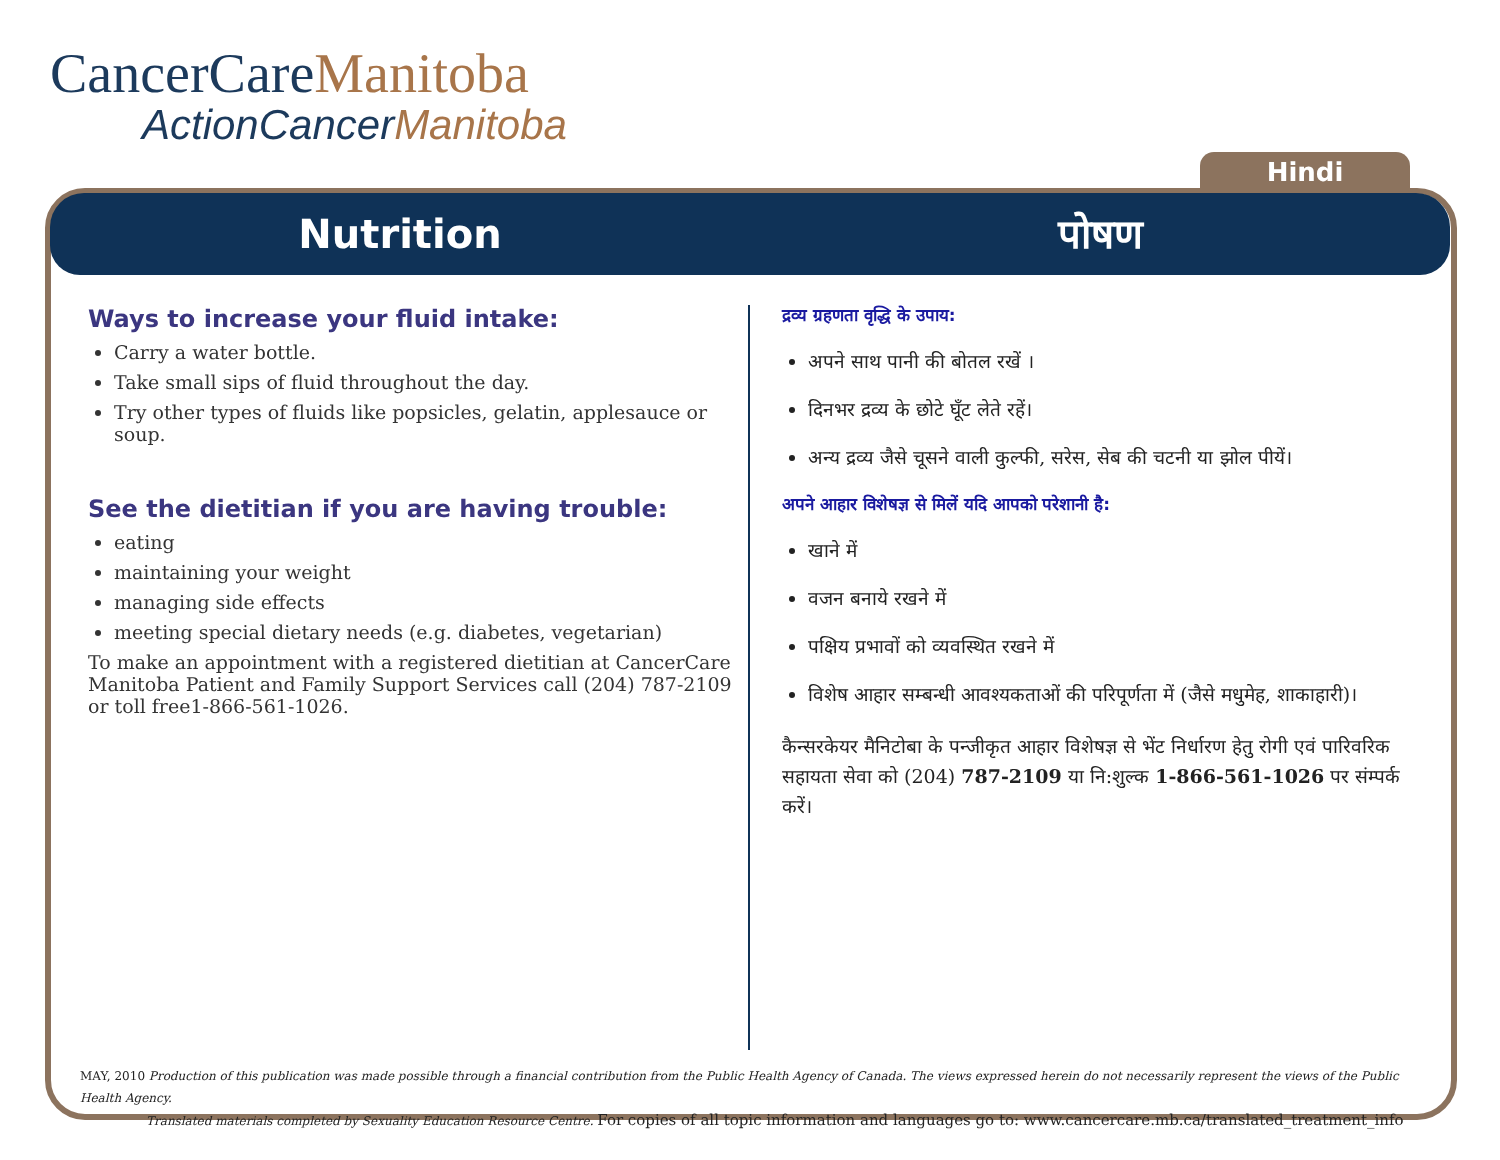CancerCareManitoba
ActionCancerManitoba
Hindi
Nutrition पोषण
Ways to increase your fluid intake:
Carry a water bottle.
Take small sips of fluid throughout the day.
Try other types of fluids like popsicles, gelatin, applesauce or soup.
See the dietitian if you are having trouble:
eating
maintaining your weight
managing side effects
meeting special dietary needs (e.g. diabetes, vegetarian)
To make an appointment with a registered dietitian at CancerCare Manitoba Patient and Family Support Services call (204) 787-2109 or toll free1-866-561-1026.
द्रव्य ग्रहणता वृद्धि के उपाय:
अपने साथ पानी की बोतल रखें ।
दिनभर द्रव्य के छोटे घूँट लेते रहें।
अन्य द्रव्य जैसे चूसने वाली कुल्फी, सरेस, सेब की चटनी या झोल पीयें।
अपने आहार विशेषज्ञ से मिलें यदि आपको परेशानी है:
खाने में
वजन बनाये रखने में
पक्षिय प्रभावों को व्यवस्थित रखने में
विशेष आहार सम्बन्धी आवश्यकताओं की परिपूर्णता में (जैसे मधुमेह, शाकाहारी)।
कैन्सरकेयर मैनिटोबा के पन्जीकृत आहार विशेषज्ञ से भेंट निर्धारण हेतु रोगी एवं पारिवरिक सहायता सेवा को (204) 787-2109 या नि:शुल्क 1-866-561-1026 पर संम्पर्क करें।
MAY, 2010 Production of this publication was made possible through a financial contribution from the Public Health Agency of Canada. The views expressed herein do not necessarily represent the views of the Public Health Agency.
Translated materials completed by Sexuality Education Resource Centre. For copies of all topic information and languages go to: www.cancercare.mb.ca/translated_treatment_info